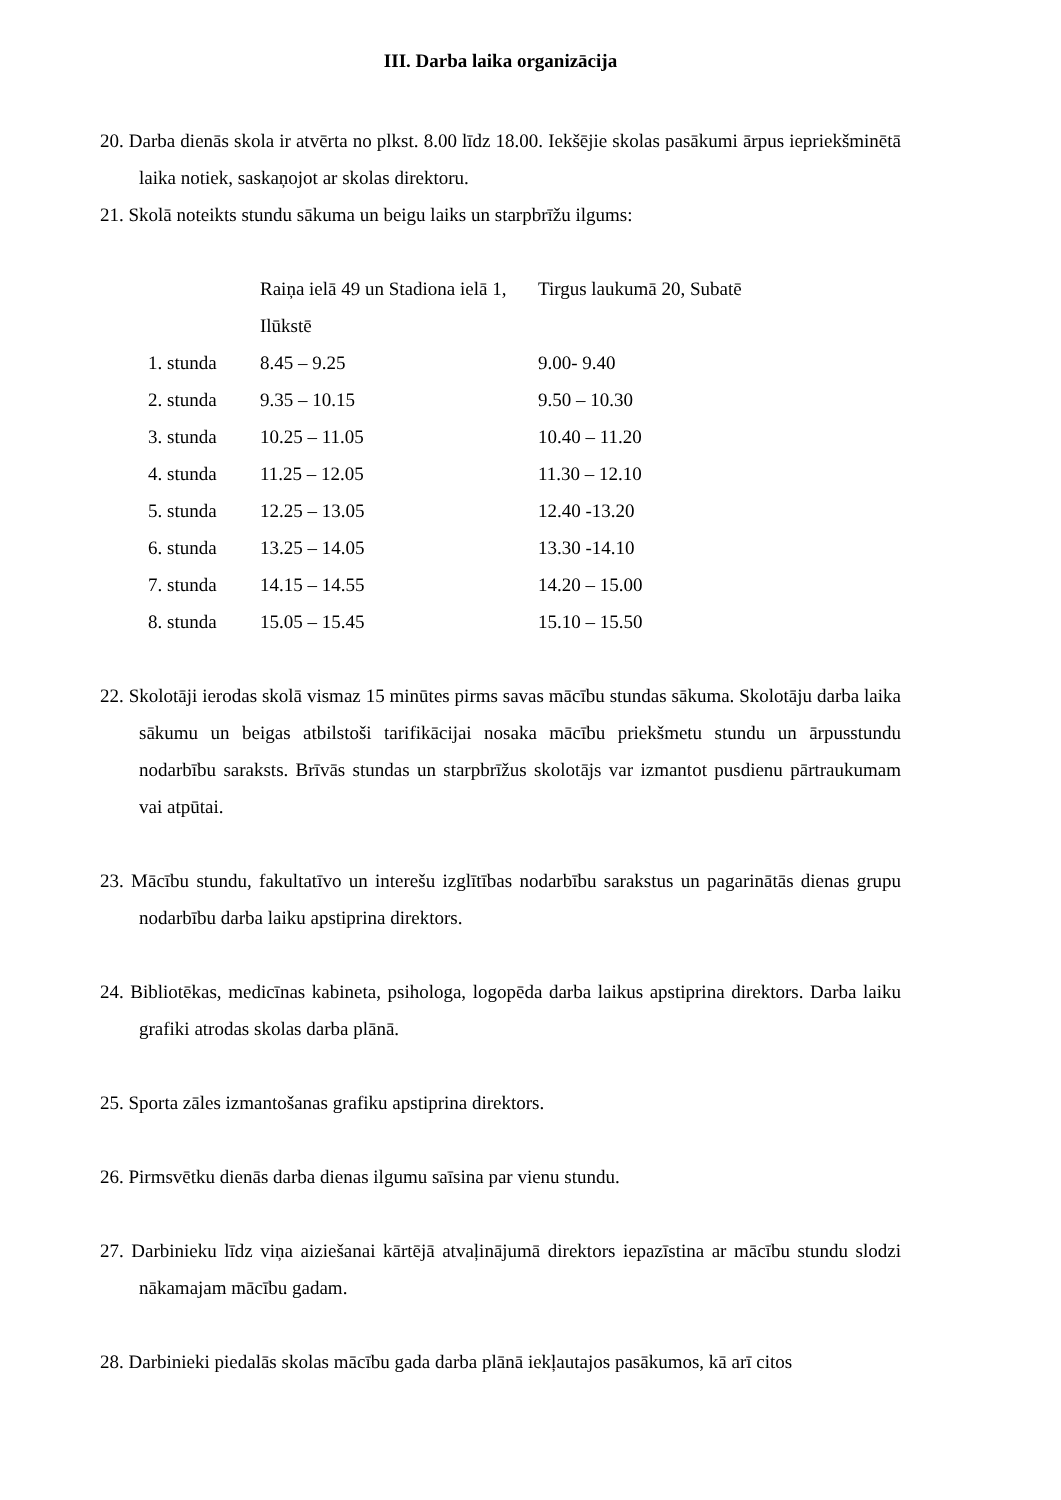III. Darba laika organizācija
20. Darba dienās skola ir atvērta no plkst. 8.00 līdz 18.00. Iekšējie skolas pasākumi ārpus iepriekšminētā laika notiek, saskaņojot ar skolas direktoru.
21. Skolā noteikts stundu sākuma un beigu laiks un starpbrīžu ilgums:
| | Raiņa ielā 49 un Stadiona ielā 1, Ilūkstē | Tirgus laukumā 20, Subatē |
| 1. stunda | 8.45 – 9.25 | 9.00- 9.40 |
| 2. stunda | 9.35 – 10.15 | 9.50 – 10.30 |
| 3. stunda | 10.25 – 11.05 | 10.40 – 11.20 |
| 4. stunda | 11.25 – 12.05 | 11.30 – 12.10 |
| 5. stunda | 12.25 – 13.05 | 12.40 -13.20 |
| 6. stunda | 13.25 – 14.05 | 13.30 -14.10 |
| 7. stunda | 14.15 – 14.55 | 14.20 – 15.00 |
| 8. stunda | 15.05 – 15.45 | 15.10 – 15.50 |
22. Skolotāji ierodas skolā vismaz 15 minūtes pirms savas mācību stundas sākuma. Skolotāju darba laika sākumu un beigas atbilstoši tarifikācijai nosaka mācību priekšmetu stundu un ārpusstundu nodarbību saraksts. Brīvās stundas un starpbrīžus skolotājs var izmantot pusdienu pārtraukumam vai atpūtai.
23. Mācību stundu, fakultatīvo un interešu izglītības nodarbību sarakstus un pagarinātās dienas grupu nodarbību darba laiku apstiprina direktors.
24. Bibliotēkas, medicīnas kabineta, psihologa, logopēda darba laikus apstiprina direktors. Darba laiku grafiki atrodas skolas darba plānā.
25. Sporta zāles izmantošanas grafiku apstiprina direktors.
26. Pirmsvētku dienās darba dienas ilgumu saīsina par vienu stundu.
27. Darbinieku līdz viņa aiziešanai kārtējā atvaļinājumā direktors iepazīstina ar mācību stundu slodzi nākamajam mācību gadam.
28. Darbinieki piedalās skolas mācību gada darba plānā iekļautajos pasākumos, kā arī citos